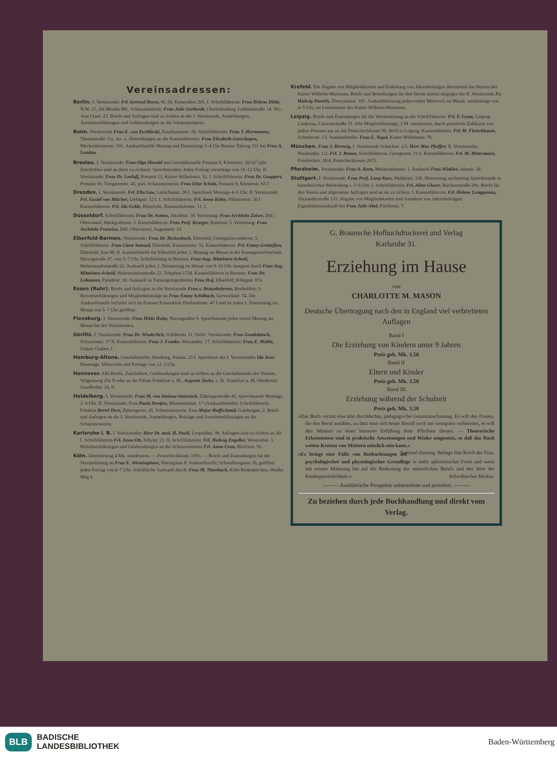Vereinsadressen:
Berlin. I. Vorsitzende: Frl. Gertrud Boese, W. 50, Kaiserallee 205. I. Schriftführerin: Frau Helene Dihle, N.W. 21, Alt-Moabit 88c. Schatzmeisterin: Frau Julie Gerhardt, Charlottenburg, Leibnitzstraße 14. Tel.-Amt Charl. 23. Briefe und Anfragen sind zu richten an die I. Vorsitzende, Anmeldungen, Austrittserklärungen und Geldsendungen an die Schatzmeisterin.
Bonn. Vorsitzende Frau E. von Zychlinski, Kaufmannsstr. 50. Schriftführerin: Frau T. Herrmanns, Thomastraße 11a. An- u. Abmeldungen an die Kassenführerin: Frau Elisabeth Garschagen, Meckenheimerstr. 101. Auskunftsstelle Montag und Donnerstag 3–4 Uhr Bonner Talweg 151 bei Frau A. Landau.
Breslau. I. Vorsitzende: Frau Olga Handel und Geschäftsstelle Postamt 8, Klosterstr. 30/32<sup>I</sup> (alle Zuschriften sind an diese zu richten). Sprechstunden: Jeden Freitag vormittags von 10–12 Uhr. II. Vorsitzende: Frau Dr. Loeloff, Postamt 13, Kaiser-Wilhelmstr. 32. I. Schriftführerin: Frau Dr. Goeppert, Postamt 16, Tiergartenstr. 45, part. Schatzmeisterin: Frau Elise Scholz, Postamt 8, Klosterstr. 65 I
Dresden. I. Vorsitzende: Frl. Ella Law, Lüttichaustr. 28 I. Sprechzeit Montags 4–5 Uhr. II. Vorsitzende: Frl. Gustel von Blücher, Liebigstr. 12 I. I. Schriftführerin: Frl. Anna Kühn, Pillnitzerstr. 26 I. Kassenführerin: Frl. Ida Golde, Blasewitz, Baumschulenstr. 11, I.
Düsseldorf. Schriftführerin: Frau Dr. Asmus, Jakobistr. 18. Vertretung: Frau Architekt Zaiser, Ddf.-Obercassel, Markgrafenstr. 3. Kassenführerin: Frau Prof. Kraeger, Rosenstr. 5. Vertretung: Frau Architekt Franzius, Ddf.-Obercassel, Augustastr. 14.
Elberfeld-Barmen. Vorsitzende: Frau Dr. Bickenbach, Elberfeld, Untergrünewalderstr. 5. Schriftführerin: Frau Clara Samuel, Elberfeld, Kastanienstr. 32. Kassenführerin: Frl. Emmy Grüttefien, Elberfeld, Aue 98, II. Auskunftstelle für Elberfeld jeden 3. Montag im Monat in der Kunstgewerbeschule Herzogstraße 37, von 5–7 Uhr. Schriftleitung in Barmen: Frau Aug. Mittelsten-Scheid, Hohenstaufenstraße 22. Auskunft jeden 2. Donnerstag im Monat von 9–10 Uhr morgens durch Frau Aug. Mittelsten-Scheid, Hohenstaufenstraße 22. Telephon 1724. Kassenführerin in Barmen: Frau Dr. Lohmann, Paradestr. 30. Auskunft in Turnangelegenheiten Frau Hof, Elberfeld, Königstr. 87a.
Essen (Ruhr). Briefe und Anfragen an die Vorsitzende Frau v. Braunbehrens, Bertholdstr. 9. Beitrittserklärungen und Mitgliedsbeiträge an Frau Emmy Schilbach, Gerswidastr. 74. Die Auskunftsstelle befindet sich im Essener Frauenklub Dreilindenstr. 47 I und ist jeden 1. Donnerstag im Monat von 5–7 Uhr geöffnet.
Flensburg. I. Vorsitzende: Frau Hilda Holm, Nerongsallee 9. Sprechstunde jeden ersten Montag im Monat bei der Vorsitzenden.
Görlitz. I. Vorsitzende: Frau Dr. Winderlich, Schillerstr. 11. Stellv. Vorsitzende: Frau Gondolatsch, Schwerinstr. 37 II. Kassenführerin: Frau J. Franke. Wielandstr. 17. Schriftführerin: Frau E. Mühle, Grüner Graben 1.
Hamburg-Altona. Geschäftsstelle: Hamburg, Paulstr. 25 I. Sprechzeit der I. Vorsitzenden Ida Jens: Dienstags, Mittwochs und Freitags von 12–2 Uhr.
Hannover. Alle Briefe, Zuschriften, Geldsendungen sind zu richten an die Geschäftsstelle des Vereins, Volgersweg 20a II oder an die Filiale Frankfurt a. M., Auguste Tacke, z. Zt. Frankfurt a. M.-Niederrad, Gundhofstr. 24, 0.
Heidelberg. I. Vorsitzende: Frau M. von Steinau-Steinrück. Zähringerstraße 45, Sprechstunde Montags 2–4 Uhr. II. Vorsitzende: Frau Paula Deetjen, Blumenthalstr. 17 (Auskunftsstelle). Schriftführerin: Fräulein Bertel Herz, Zähringerstr. 45. Schatzmeisterin: Frau Major Huffschmid, Gaisbergstr. 2. Briefe und Anfragen an die I. Vorsitzende, Anmeldungen, Beiträge und Austrittserklärungen an die Schatzmeisterin.
Karlsruhe i. B. I. Vorsitzender: Herr Dr. med. H. Paull, Leopoldstr. 38. Anfragen sind zu richten an die I. Schriftführerin Frl. Anna Ott, Jollystr. 21. II. Schriftführerin: Frl. Hedwig Engeßer, Westendstr. 3. Beitrittserklärungen und Geldsendungen an die Schatzmeisterin Frl. Anna Cron, Hirschstr. 92.
Köln. Jahresbeitrag 4 Mk. mindestens. — Postscheckkonto 1993. — Briefe und Zusendungen für die Vereinsleitung an Frau E. Wirminghaus, Rheingasse 8. Auskunftstelle: Schwalbengasse 36, geöffnet jeden Freitag von 6–7 Uhr. Schriftliche Auskunft durch: Frau M. Thierbach, Köln-Rodenkirchen, Weißer Weg 6.
Krefeld. Die Abgabe von Mitgliedskarten und Einholung von Jahresbeiträgen übernimmt das Bureau des Kaiser Wilhelm-Museums. Briefe und Bestellungen für den Verein nimmt entgegen die II. Vorsitzende Fr. Hedwig Daniels, Dionysiusstr. 101. Auskunftssitzung jeden ersten Mittwoch im Monat, nachmittags von 4–5 Uhr, im Lesezimmer des Kaiser Wilhelm-Museums.
Leipzig. Briefe und Zusendungen für die Vereinsleitung an die Schriftführerin: Frl. F. Goetz, Leipzig-Lindenau, Lützenerstraße 11. Alle Mitgliedsbeiträge, 3 M. mindestens, durch portofreie Zahlkarte von jedem Postamt aus an das Postscheckkonto Nr. 6610 in Leipzig. Kassenführerin: Frl. M. Fleischhauer, Schreberstr. 1 I. Auskunftstelle: Frau E. Vogel, Kaiser Wilhelmstr. 76.
München. Frau J. Hertwig, I. Vorsitzende Schackstr. 2/3. Herr Max Pfeiffer, II. Vorsitzender, Nordendstr. 1/2. Frl. J. Braun, Schriftführerin, Georgenstr. 31/2. Kassenführerin: Frl. M. Mittermaier, Friedrichstr. 28/4. Postscheckkonto 2075.
Pforzheim. Vorsitzende: Frau A. Kern, Melanchthonstr. 1. Auskunft Frau Winkler, Jahnstr. 34.
Stuttgart. I. Vorsitzende: Frau Prof. Lang-Kurz, Moltkestr. 130. Donnerstag nachmittag Sprechstunde in künstlerischer Bekleidung v. 3–6 Uhr. I. Schriftführerin: Frl. Aline Glaser, Büchsenstraße 20a. Briefe für den Verein und allgemeine Anfragen sind an sie zu richten. I. Kassenführerin: Frl. Helene Lemppenau, Alexanderstraße 133. Abgabe von Mitgliedskarten und Annahme von Jahresbeiträgen. Eigenbüstenauskunft bei Frau Julie Abel, Fischerstr. 7.
G. Braunsche Hofbuchdruckerei und Verlag
Karlsruhe 31.
Erziehung im Hause
von
CHARLOTTE M. MASON
Deutsche Übertragung nach den in England viel verbreiteten Auflagen
Band I
Die Erziehung von Kindern unter 9 Jahren
Preis geb. Mk. 3.50
Band II
Eltern und Kinder
Preis geb. Mk. 3.50
Band III
Erziehung während der Schulzeit
Preis geb. Mk. 3.50
»Das Buch vertritt eine klar durchdachte, pädagogische Gesamtanschauung. Es will den Frauen, die den Beruf ausüben, zu dem man sich heute überall noch am wenigsten vorbereitet, es will den Müttern zu einer besseren Erfüllung ihrer Pflichten dienen. — Theoretische Erkenntnisse sind in praktische Anweisungen und Winke umgesetzt, so daß das Buch weiten Kreisen von Müttern nützlich sein kann.« National-Zeitung, Beilage Das Reich der Frau.
»Es bringt eine Fülle von Beobachtungen auf psychologischer und physiologischer Grundlage in mehr aphoristischer Form und weist mit ernster Mahnung hin auf die Bedeutung des mütterlichen Berufs und den Wert der Kinderpersönlichkeit.« Schwäbischer Merkur.
——— Ausführliche Prospekte unberechnet und portofrei. ———
Zu beziehen durch jede Buchhandlung und direkt vom Verlag.
BLB BADISCHE
LANDESBIBLIOTHEK
Baden-Württemberg